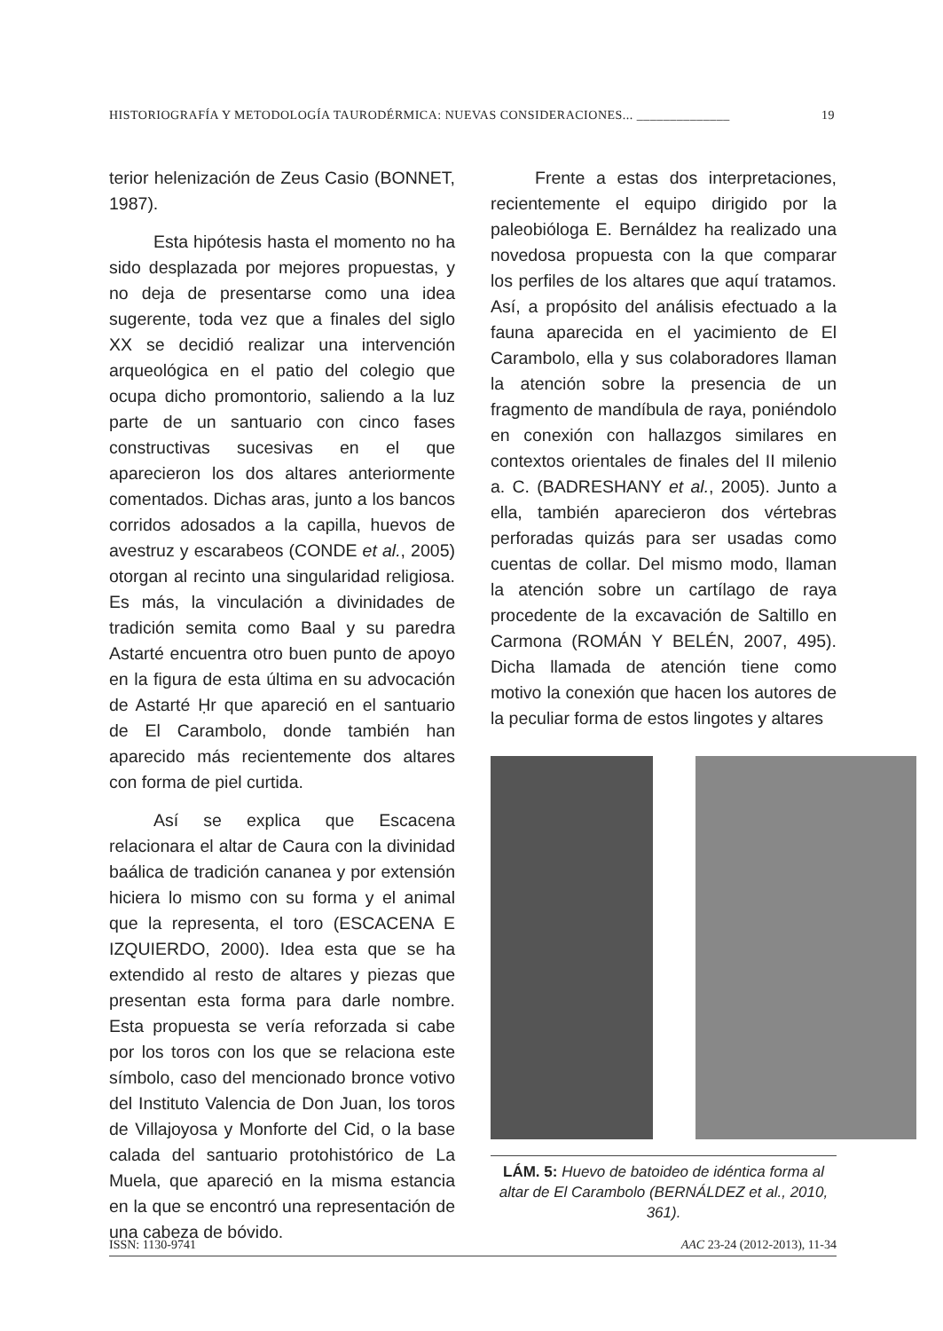HISTORIOGRAFÍA Y METODOLOGÍA TAURODÉRMICA: NUEVAS CONSIDERACIONES... ______________ 19
terior helenización de Zeus Casio (BONNET, 1987).
Esta hipótesis hasta el momento no ha sido desplazada por mejores propuestas, y no deja de presentarse como una idea sugerente, toda vez que a finales del siglo XX se decidió realizar una intervención arqueológica en el patio del colegio que ocupa dicho promontorio, saliendo a la luz parte de un santuario con cinco fases constructivas sucesivas en el que aparecieron los dos altares anteriormente comentados. Dichas aras, junto a los bancos corridos adosados a la capilla, huevos de avestruz y escarabeos (CONDE et al., 2005) otorgan al recinto una singularidad religiosa. Es más, la vinculación a divinidades de tradición semita como Baal y su paredra Astarté encuentra otro buen punto de apoyo en la figura de esta última en su advocación de Astarté Ḥr que apareció en el santuario de El Carambolo, donde también han aparecido más recientemente dos altares con forma de piel curtida.
Así se explica que Escacena relacionara el altar de Caura con la divinidad baálica de tradición cananea y por extensión hiciera lo mismo con su forma y el animal que la representa, el toro (ESCACENA E IZQUIERDO, 2000). Idea esta que se ha extendido al resto de altares y piezas que presentan esta forma para darle nombre. Esta propuesta se vería reforzada si cabe por los toros con los que se relaciona este símbolo, caso del mencionado bronce votivo del Instituto Valencia de Don Juan, los toros de Villajoyosa y Monforte del Cid, o la base calada del santuario protohistórico de La Muela, que apareció en la misma estancia en la que se encontró una representación de una cabeza de bóvido.
Frente a estas dos interpretaciones, recientemente el equipo dirigido por la paleobióloga E. Bernáldez ha realizado una novedosa propuesta con la que comparar los perfiles de los altares que aquí tratamos. Así, a propósito del análisis efectuado a la fauna aparecida en el yacimiento de El Carambolo, ella y sus colaboradores llaman la atención sobre la presencia de un fragmento de mandíbula de raya, poniéndolo en conexión con hallazgos similares en contextos orientales de finales del II milenio a. C. (BADRESHANY et al., 2005). Junto a ella, también aparecieron dos vértebras perforadas quizás para ser usadas como cuentas de collar. Del mismo modo, llaman la atención sobre un cartílago de raya procedente de la excavación de Saltillo en Carmona (ROMÁN Y BELÉN, 2007, 495). Dicha llamada de atención tiene como motivo la conexión que hacen los autores de la peculiar forma de estos lingotes y altares
LÁM. 5: Huevo de batoideo de idéntica forma al altar de El Carambolo (BERNÁLDEZ et al., 2010, 361).
ISSN: 1130-9741 AAC 23-24 (2012-2013), 11-34